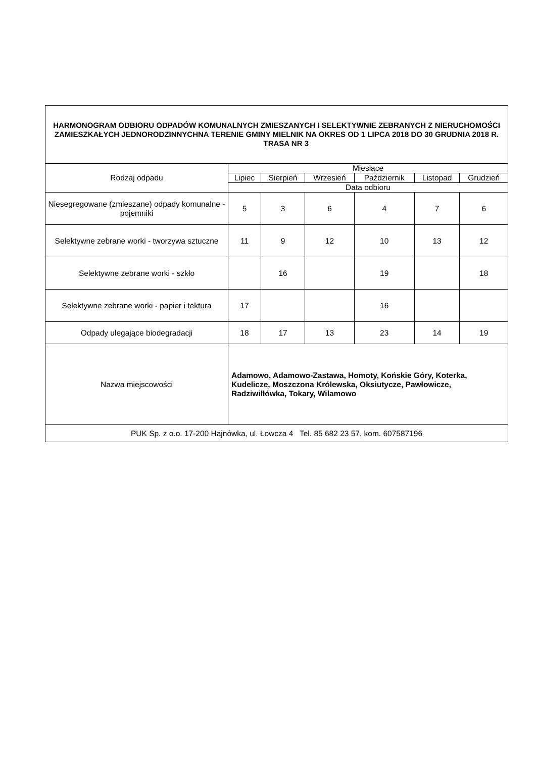| HARMONOGRAM ODBIORU ODPADÓW KOMUNALNYCH ZMIESZANYCH I SELEKTYWNIE ZEBRANYCH Z NIERUCHOMOŚCI ZAMIESZKAŁYCH JEDNORODZINNYCHNA TERENIE GMINY MIELNIK NA OKRES OD 1 LIPCA 2018 DO 30 GRUDNIA 2018 R. TRASA NR 3 | | | | | | |
| Rodzaj odpadu | Miesiące | | | | | |
| | Lipiec | Sierpień | Wrzesień | Październik | Listopad | Grudzień |
| | Data odbioru | | | | | |
| Niesegregowane (zmieszane) odpady komunalne -pojemniki | 5 | 3 | 6 | 4 | 7 | 6 |
| Selektywne zebrane worki - tworzywa sztuczne | 11 | 9 | 12 | 10 | 13 | 12 |
| Selektywne zebrane worki - szkło | | 16 | | 19 | | 18 |
| Selektywne zebrane worki - papier i tektura | 17 | | | 16 | | |
| Odpady ulegające biodegradacji | 18 | 17 | 13 | 23 | 14 | 19 |
| Nazwa miejscowości | Adamowo, Adamowo-Zastawa, Homoty, Końskie Góry, Koterka, Kudelicze, Moszczona Królewska, Oksiutycze, Pawłowicze, Radziwiłłówka, Tokary, Wilamowo | | | | | |
| PUK Sp. z o.o. 17-200 Hajnówka, ul. Łowcza 4 Tel. 85 682 23 57, kom. 607587196 | | | | | | |